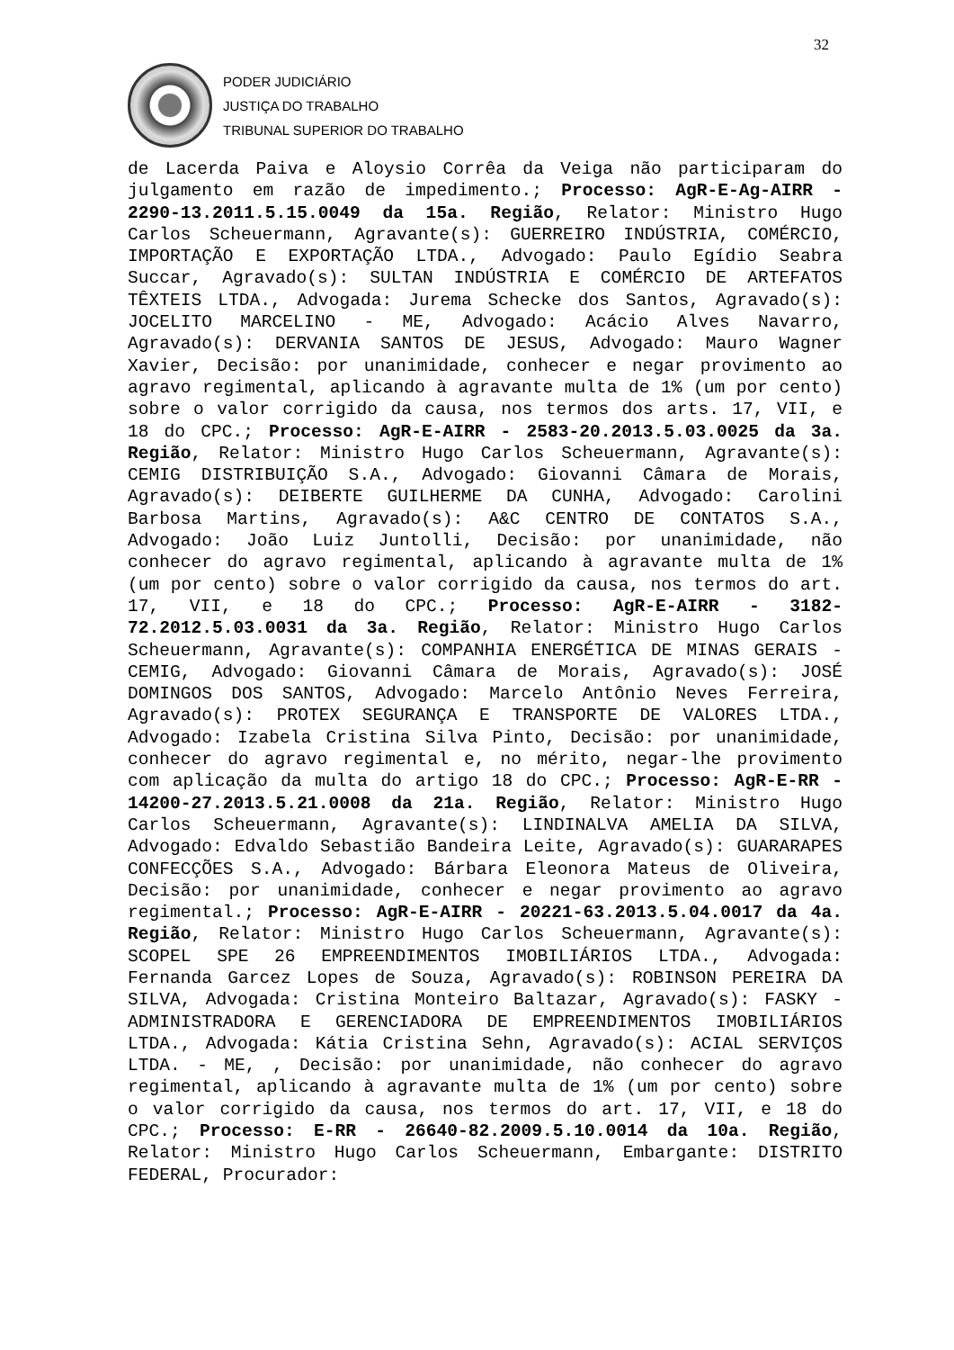32
PODER JUDICIÁRIO
JUSTIÇA DO TRABALHO
TRIBUNAL SUPERIOR DO TRABALHO
de Lacerda Paiva e Aloysio Corrêa da Veiga não participaram do julgamento em razão de impedimento.; Processo: AgR-E-Ag-AIRR - 2290-13.2011.5.15.0049 da 15a. Região, Relator: Ministro Hugo Carlos Scheuermann, Agravante(s): GUERREIRO INDÚSTRIA, COMÉRCIO, IMPORTAÇÃO E EXPORTAÇÃO LTDA., Advogado: Paulo Egídio Seabra Succar, Agravado(s): SULTAN INDÚSTRIA E COMÉRCIO DE ARTEFATOS TÊXTEIS LTDA., Advogada: Jurema Schecke dos Santos, Agravado(s): JOCELITO MARCELINO - ME, Advogado: Acácio Alves Navarro, Agravado(s): DERVANIA SANTOS DE JESUS, Advogado: Mauro Wagner Xavier, Decisão: por unanimidade, conhecer e negar provimento ao agravo regimental, aplicando à agravante multa de 1% (um por cento) sobre o valor corrigido da causa, nos termos dos arts. 17, VII, e 18 do CPC.; Processo: AgR-E-AIRR - 2583-20.2013.5.03.0025 da 3a. Região, Relator: Ministro Hugo Carlos Scheuermann, Agravante(s): CEMIG DISTRIBUIÇÃO S.A., Advogado: Giovanni Câmara de Morais, Agravado(s): DEIBERTE GUILHERME DA CUNHA, Advogado: Carolini Barbosa Martins, Agravado(s): A&C CENTRO DE CONTATOS S.A., Advogado: João Luiz Juntolli, Decisão: por unanimidade, não conhecer do agravo regimental, aplicando à agravante multa de 1% (um por cento) sobre o valor corrigido da causa, nos termos do art. 17, VII, e 18 do CPC.; Processo: AgR-E-AIRR - 3182-72.2012.5.03.0031 da 3a. Região, Relator: Ministro Hugo Carlos Scheuermann, Agravante(s): COMPANHIA ENERGÉTICA DE MINAS GERAIS - CEMIG, Advogado: Giovanni Câmara de Morais, Agravado(s): JOSÉ DOMINGOS DOS SANTOS, Advogado: Marcelo Antônio Neves Ferreira, Agravado(s): PROTEX SEGURANÇA E TRANSPORTE DE VALORES LTDA., Advogado: Izabela Cristina Silva Pinto, Decisão: por unanimidade, conhecer do agravo regimental e, no mérito, negar-lhe provimento com aplicação da multa do artigo 18 do CPC.; Processo: AgR-E-RR - 14200-27.2013.5.21.0008 da 21a. Região, Relator: Ministro Hugo Carlos Scheuermann, Agravante(s): LINDINALVA AMELIA DA SILVA, Advogado: Edvaldo Sebastião Bandeira Leite, Agravado(s): GUARARAPES CONFECÇÕES S.A., Advogado: Bárbara Eleonora Mateus de Oliveira, Decisão: por unanimidade, conhecer e negar provimento ao agravo regimental.; Processo: AgR-E-AIRR - 20221-63.2013.5.04.0017 da 4a. Região, Relator: Ministro Hugo Carlos Scheuermann, Agravante(s): SCOPEL SPE 26 EMPREENDIMENTOS IMOBILIÁRIOS LTDA., Advogada: Fernanda Garcez Lopes de Souza, Agravado(s): ROBINSON PEREIRA DA SILVA, Advogada: Cristina Monteiro Baltazar, Agravado(s): FASKY - ADMINISTRADORA E GERENCIADORA DE EMPREENDIMENTOS IMOBILIÁRIOS LTDA., Advogada: Kátia Cristina Sehn, Agravado(s): ACIAL SERVIÇOS LTDA. - ME, , Decisão: por unanimidade, não conhecer do agravo regimental, aplicando à agravante multa de 1% (um por cento) sobre o valor corrigido da causa, nos termos do art. 17, VII, e 18 do CPC.; Processo: E-RR - 26640-82.2009.5.10.0014 da 10a. Região, Relator: Ministro Hugo Carlos Scheuermann, Embargante: DISTRITO FEDERAL, Procurador: